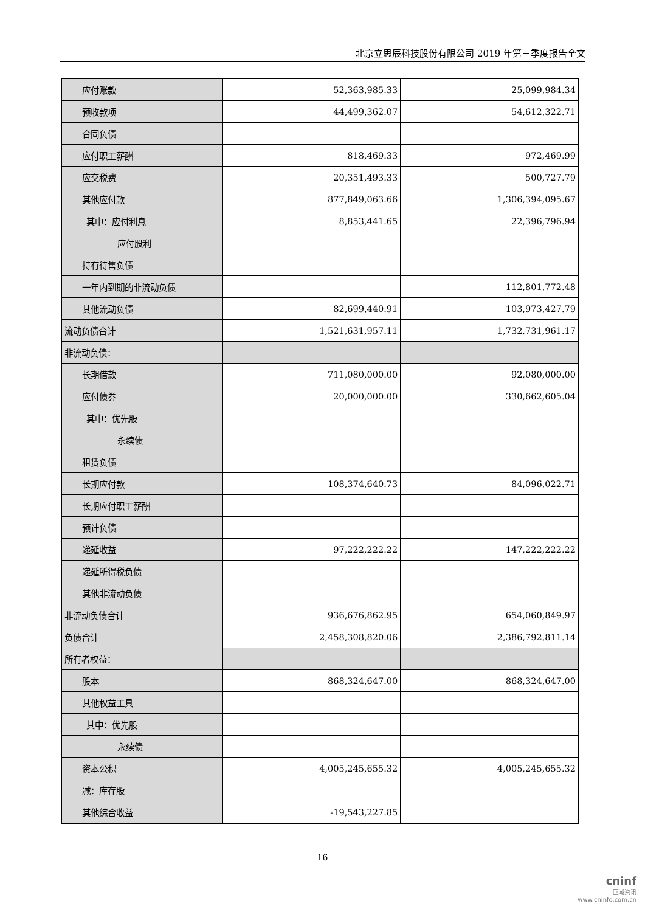北京立思辰科技股份有限公司 2019 年第三季度报告全文
| 应付账款 | 52,363,985.33 | 25,099,984.34 |
| 预收款项 | 44,499,362.07 | 54,612,322.71 |
| 合同负债 | | |
| 应付职工薪酬 | 818,469.33 | 972,469.99 |
| 应交税费 | 20,351,493.33 | 500,727.79 |
| 其他应付款 | 877,849,063.66 | 1,306,394,095.67 |
| 其中：应付利息 | 8,853,441.65 | 22,396,796.94 |
| 应付股利 | | |
| 持有待售负债 | | |
| 一年内到期的非流动负债 | | 112,801,772.48 |
| 其他流动负债 | 82,699,440.91 | 103,973,427.79 |
| 流动负债合计 | 1,521,631,957.11 | 1,732,731,961.17 |
| 非流动负债： | | |
| 长期借款 | 711,080,000.00 | 92,080,000.00 |
| 应付债券 | 20,000,000.00 | 330,662,605.04 |
| 其中：优先股 | | |
| 永续债 | | |
| 租赁负债 | | |
| 长期应付款 | 108,374,640.73 | 84,096,022.71 |
| 长期应付职工薪酬 | | |
| 预计负债 | | |
| 递延收益 | 97,222,222.22 | 147,222,222.22 |
| 递延所得税负债 | | |
| 其他非流动负债 | | |
| 非流动负债合计 | 936,676,862.95 | 654,060,849.97 |
| 负债合计 | 2,458,308,820.06 | 2,386,792,811.14 |
| 所有者权益： | | |
| 股本 | 868,324,647.00 | 868,324,647.00 |
| 其他权益工具 | | |
| 其中：优先股 | | |
| 永续债 | | |
| 资本公积 | 4,005,245,655.32 | 4,005,245,655.32 |
| 减：库存股 | | |
| 其他综合收益 | -19,543,227.85 | |
16
cninf
巨潮资讯
www.cninfo.com.cn